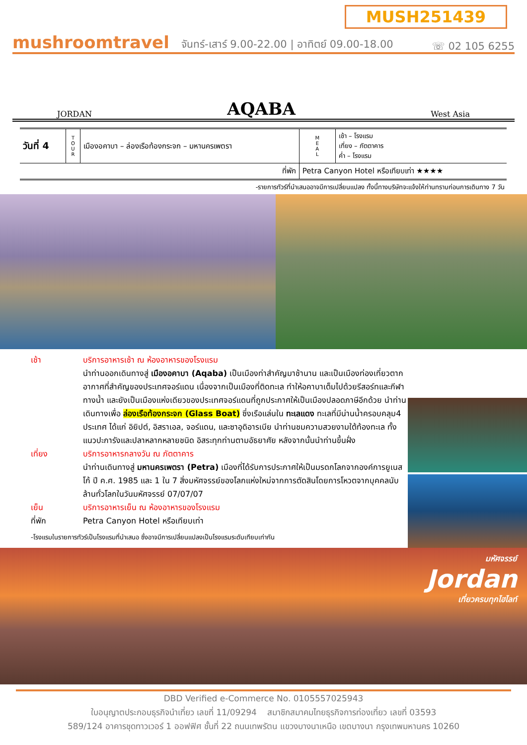MUSH251439
mushroomtravel
จันทร์-เสาร์ 9.00-22.00 | อาทิตย์ 09.00-18.00
☏ 02 105 6255
JORDAN AQABA West Asia
| วันที่ 4 | T O U R | เมืองอคาบา – ล่องเรือท้องกระจก – มหานครเพตรา | M E A L | เช้า – โรงแรม เที่ยง – ภัตตาคาร ค่ำ – โรงแรม |
| ที่พัก | | | Petra Canyon Hotel หรือเทียบเท่า ★★★★ | |
-รายการทัวร์ที่นำเสนออาจมีการเปลี่ยนแปลง ทั้งนี้ทางบริษัทจะแจ้งให้ท่านทราบก่อนการเดินทาง 7 วัน
เช้า บริการอาหารเช้า ณ ห้องอาหารของโรงแรม
นำท่านออกเดินทางสู่ เมืองอคาบา (Aqaba) เป็นเมืองท่าสำคัญมาช้านาน และเป็นเมืองท่องเที่ยวตากอากาศที่สำคัญของประเทศจอร์แดน เนื่องจากเป็นเมืองที่ติดทะเล ทำให้อคาบาเต็มไปด้วยรีสอร์ทและกีฬาทางน้ำ และยังเป็นเมืองแห่งเดียวของประเทศจอร์แดนที่ถูกประกาศให้เป็นเมืองปลอดภาษีอีกด้วย นำท่านเดินทางเพื่อ ล่องเรือท้องกระจก (Glass Boat) ซึ่งเรือแล่นใน ทะเลแดง ทะเลที่มีน่านน้ำครอบคลุม4 ประเทศ ได้แก่ อิยิปต์, อิสราเอล, จอร์แดน, และซาอุดิอารเบีย นำท่านชมความสวยงามใต้ท้องทะเล ทั้งแนวปะการังและปลาหลากหลายชนิด อิสระทุกท่านตามอัธยาศัย หลังจากนั้นนำท่านขึ้นฝั่ง
เที่ยง บริการอาหารกลางวัน ณ ภัตตาคาร
นำท่านเดินทางสู่ มหานครเพตรา (Petra) เมืองที่ได้รับการประกาศให้เป็นมรดกโลกจากองค์การยูเนสโก้ ปี ค.ศ. 1985 และ 1 ใน 7 สิ่งมหัศจรรย์ของโลกแห่งใหม่จากการตัดสินโดยการโหวตจากบุคคลนับล้านทั่วโลกในวันมหัศจรรย์ 07/07/07
เย็น บริการอาหารเย็น ณ ห้องอาหารของโรงแรม
ที่พัก Petra Canyon Hotel หรือเทียบเท่า
-โรงแรมในรายการทัวร์เป็นโรงแรมที่นำเสนอ ซึ่งอาจมีการเปลี่ยนแปลงเป็นโรงแรมระดับเทียบเท่ากัน
มหัศจรรย์
Jordan
เที่ยวครบทุกไฮไลท์
DBD Verified e-Commerce No. 0105557025943
ใบอนุญาตประกอบธุรกิจนำเที่ยว เลขที่ 11/09294 สมาชิกสมาคมไทยธุรกิจการท่องเที่ยว เลขที่ 03593
589/124 อาคารชุดทาวเวอร์ 1 ออฟฟิศ ชั้นที่ 22 ถนนเทพรัตน แขวงบางนาเหนือ เขตบางนา กรุงเทพมหานคร 10260